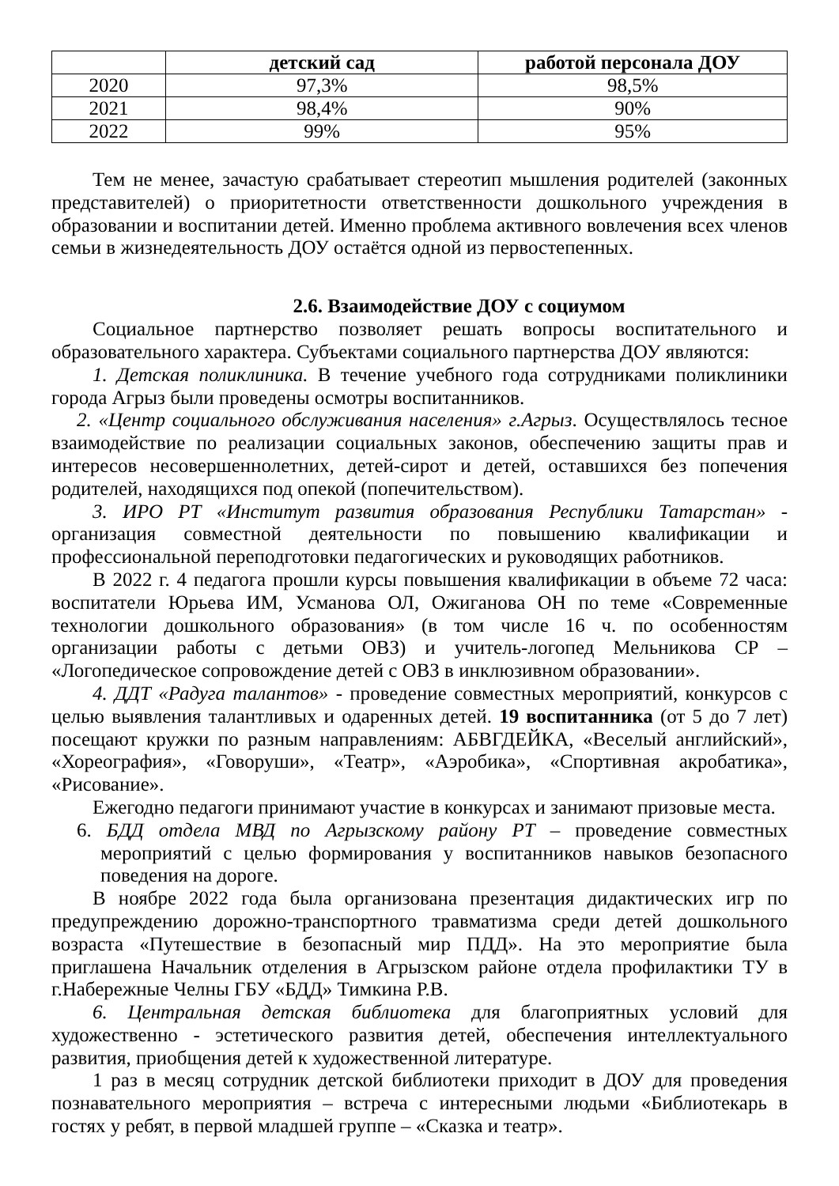| | детский сад | работой персонала ДОУ |
| --- | --- | --- |
| 2020 | 97,3% | 98,5% |
| 2021 | 98,4% | 90% |
| 2022 | 99% | 95% |
Тем не менее, зачастую срабатывает стереотип мышления родителей (законных представителей) о приоритетности ответственности дошкольного учреждения в образовании и воспитании детей. Именно проблема активного вовлечения всех членов семьи в жизнедеятельность ДОУ остаётся одной из первостепенных.
2.6. Взаимодействие ДОУ с социумом
Социальное партнерство позволяет решать вопросы воспитательного и образовательного характера. Субъектами социального партнерства ДОУ являются:
1. Детская поликлиника. В течение учебного года сотрудниками поликлиники города Агрыз были проведены осмотры воспитанников.
2. «Центр социального обслуживания населения» г.Агрыз. Осуществлялось тесное взаимодействие по реализации социальных законов, обеспечению защиты прав и интересов несовершеннолетних, детей-сирот и детей, оставшихся без попечения родителей, находящихся под опекой (попечительством).
3. ИРО РТ «Институт развития образования Республики Татарстан» - организация совместной деятельности по повышению квалификации и профессиональной переподготовки педагогических и руководящих работников.
В 2022 г. 4 педагога прошли курсы повышения квалификации в объеме 72 часа: воспитатели Юрьева ИМ, Усманова ОЛ, Ожиганова ОН по теме «Современные технологии дошкольного образования» (в том числе 16 ч. по особенностям организации работы с детьми ОВЗ) и учитель-логопед Мельникова СР – «Логопедическое сопровождение детей с ОВЗ в инклюзивном образовании».
4. ДДТ «Радуга талантов» - проведение совместных мероприятий, конкурсов с целью выявления талантливых и одаренных детей. 19 воспитанника (от 5 до 7 лет) посещают кружки по разным направлениям: АБВГДЕЙКА, «Веселый английский», «Хореография», «Говоруши», «Театр», «Аэробика», «Спортивная акробатика», «Рисование».
Ежегодно педагоги принимают участие в конкурсах и занимают призовые места.
6. БДД отдела МВД по Агрызскому району РТ – проведение совместных мероприятий с целью формирования у воспитанников навыков безопасного поведения на дороге.
В ноябре 2022 года была организована презентация дидактических игр по предупреждению дорожно-транспортного травматизма среди детей дошкольного возраста «Путешествие в безопасный мир ПДД». На это мероприятие была приглашена Начальник отделения в Агрызском районе отдела профилактики ТУ в г.Набережные Челны ГБУ «БДД» Тимкина Р.В.
6. Центральная детская библиотека для благоприятных условий для художественно - эстетического развития детей, обеспечения интеллектуального развития, приобщения детей к художественной литературе.
1 раз в месяц сотрудник детской библиотеки приходит в ДОУ для проведения познавательного мероприятия – встреча с интересными людьми «Библиотекарь в гостях у ребят, в первой младшей группе – «Сказка и театр».